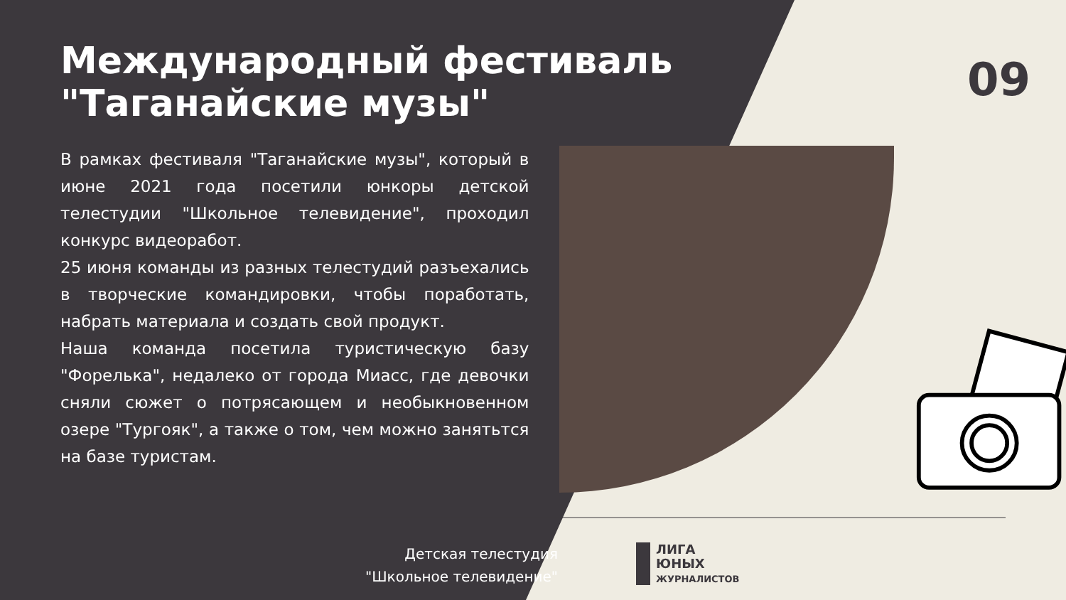Международный фестиваль
"Таганайские музы"
09
В рамках фестиваля "Таганайские музы", который в июне 2021 года посетили юнкоры детской телестудии "Школьное телевидение", проходил конкурс видеоработ.
25 июня команды из разных телестудий разъехались в творческие командировки, чтобы поработать, набрать материала и создать свой продукт.
Наша команда посетила туристическую базу "Форелька", недалеко от города Миасс, где девочки сняли сюжет о потрясающем и необыкновенном озере "Тургояк", а также о том, чем можно занятьтся на базе туристам.
Детская телестудия
"Школьное телевидение"
ЛИГА
ЮНЫХ
ЖУРНАЛИСТОВ